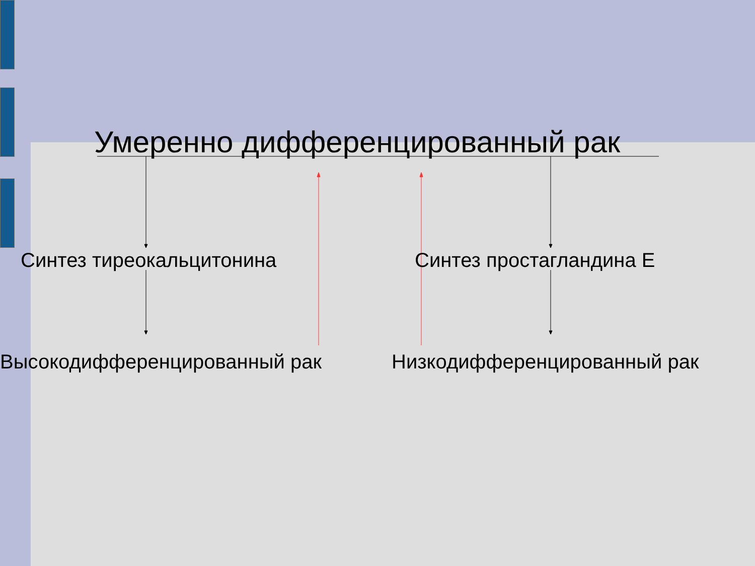Умеренно дифференцированный рак
Синтез тиреокальцитонина Синтез простагландина Е
Высокодифференцированный рак Низкодифференцированный рак